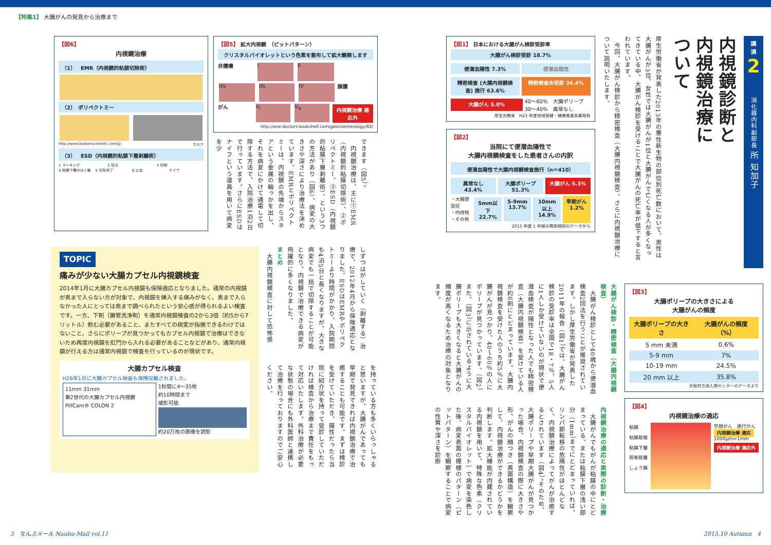【特集1】 大腸がんの発見から治療まで
講
演
2
消化器内科副部長 所 知加子
内視鏡診断と内視鏡治療について
厚生労働省が発表した2013年の悪性新生物の部位別死亡数において、男性は大腸がんが3位、女性では大腸がんが1位と大腸がんで亡くなる人が多くなってきている中、大腸がん検診を受けることで大腸がんの死亡率が低下すると言われています。
　今回、大腸がん検診から精密検査（大腸内視鏡検査）、さらに内視鏡治療について説明いたします。
【図1】 日本における大腸がん検診受診率
大腸がん検診受診 18.7%
便潜血陽性 7.3% 便潜血陰性
精密検査 (大腸内視鏡検査) 施行 63.6%
精密検査未受診 36.4%
大腸がん 5.0%
40〜60%　大腸ポリープ
30〜40%　異常なし
厚生労働省　H23 年度地域保健・健康推進事業報告
【図2】
当院にて便潜血陽性で
大腸内視鏡検査をした患者さんの内訳
便潜血陽性で大腸内視鏡検査施行（n＝410）
異常なし 43.4% 大腸ポリープ 51.3% 大腸がん 5.3%
・大腸憩室症
・内痔核
・その他
5mm以下 22.7% 5-9mm 13.7% 10mm以上 14.9%
早期がん 1.2%
2015 年度 1 年間の南部病院のデータから
【図3】
大腸ポリープの大きさによる
大腸がんの頻度
| 大腸ポリープの大きさ | 大腸がんの頻度（%） |
| --- | --- |
| 5 mm 未満 | 0.6% |
| 5-9 mm | 7% |
| 10-19 mm | 24.5% |
| 20 mm 以上 | 35.8% |
大阪府立成人病センターのデータより
【図4】
内視鏡治療の適応
粘膜
粘膜筋板
粘膜下層
固有筋層
しょう膜
早期がん　進行がん
内視鏡治療 適応
1000μm=1mm
内視鏡治療 適応外
大腸がん検診・精密検査（大腸内視鏡検査）
　大腸がん検診として40歳から便潜血検査2回法を行うことが推奨されています。しかし厚生労働省が発表した2011年の報告（図1）では、大腸がん検診の受診率は全国で18・7％、5人に1人しか受けていないのが現状で便潜血検査が陽性となった人でも精密検査（大腸内視鏡検査）を受けている人が約6割にとどまっています。大腸内視鏡検査を受けた人のうち約5％に大腸がんが見つかり、40～60％の人にポリープが見つかっています。（図2）また、（図3）に示されているように大腸ポリープも大きくなると大腸がんの頻度が高くなるため治療の対象となります。
内視鏡治療の適応と実際の診断・治療
　大腸がんでもがんが粘膜の中にとどまっている、または粘膜下層の浅い部分（1mm）までにとどまっていれば、リンパ節転移の危険性がほとんどなく、内視鏡治療によってがんが治癒するとされています（図4）。そのため、大腸ポリープや早期大腸がんが見つかった場合、内視鏡検査の際に大きさや形、がんの顔つき（表面構造）を観察して、内視鏡治療ができるかどうかを判断します。拡大機能が内蔵されている内視鏡を用いて、特殊な色素（クリスタルバイオレット）で病変を染色した後、病変表面の模様のパターン（ピットパターン）を観察することで病変の性質や深さを診断
【図5】 拡大内視鏡　（ピットパターン）
クリスタルバイオレットという色素を散布して拡大観察します
非腫瘍
I II
IIIs IIIL IV
腺腫
がん
V<sub>I</sub> V<sub>N</sub>
内視鏡治療 適応外
http://one-doctors-bookshelf.com/gastroenterology/82/
できます（図5）。
　内視鏡治療は、主に①EMR（内視鏡的粘膜切除術）、②ポリペクトミー、③ESD（内視鏡的粘膜下層剥離術）、という3つの方法があり（図6）、病変の大きさや深さにより治療法を決めています。EMRとポリペクトミーは、内視鏡の先端からスネアという金属の輪っかを出し、それを病変にかけて通電して切除する方法で、入院治療1泊2日で行っています。さらにESDはナイフという道具を用いて病変を少
【図6】
内視鏡治療
（1）　EMR（内視鏡的粘膜切除術）
（2）　ポリペクトミー
http://www.bostonscientific.com/jp
スネア
（3）　ESD（内視鏡的粘膜下層剥離術）
1 マーキング 2 局注 3 切開
4 粘膜下層のはく離 5 切除完了 6 止血 ナイフ
しずつはがしていく（剥離する）治療で、2012年4月から保険適応となりました。ESDはEMRやポリペクトミーより時間がかかり、入院期間も4泊5日と長くなりますが、大きな病変でも一括で切除することが可能となり、内視鏡で治療できる病変が飛躍的に多くなりました。
まとめ
　大腸内視鏡検査に対して恐怖感
を持っている方も多くいらっしゃると思いますが、大腸がんであっても早期で発見できれば内視鏡治療で治癒することも可能です。まずは検診を受けていただき、陽性だったら当院に紹介状を持って受診していただければ検査から治療まで責任をもって対応いたします。外科治療が必要な状態の場合にも外科医師と連携して治療を行っておりますのでご安心ください。
TOPIC
痛みが少ない大腸カプセル内視鏡検査
2014年1月に大腸カプセル内視鏡も保険適応となりました。通常の内視鏡が奥まで入らない方が対象で、内視鏡を挿入する痛みがなく、奥まで入らなかった人にとっては奥まで調べられたという安心感が得られるよい検査です。一方、下剤（腸管洗浄剤）を通常内視鏡検査の2から3倍（約5から7リットル）飲む必要があること、またすべての病変が指摘できるわけではないこと、さらにポリープが見つかってもカプセル内視鏡で治療はできないため再度内視鏡を肛門から入れる必要があることなどがあり、通常内視鏡が行える方は通常内視鏡で検査を行っているのが現状です。
大腸カプセル検査
H26年1月に大腸カプセル検査も保険収載されました。
11mm 31mm
第2世代の大腸カプセル内視鏡
PillCam® COLON 2
1秒間に4〜35枚
約10時間まで
撮影可能
約20万枚の画像を読影
5　なんぶメール Nanbu-Mail vol.11 2015.10 Autumn　4